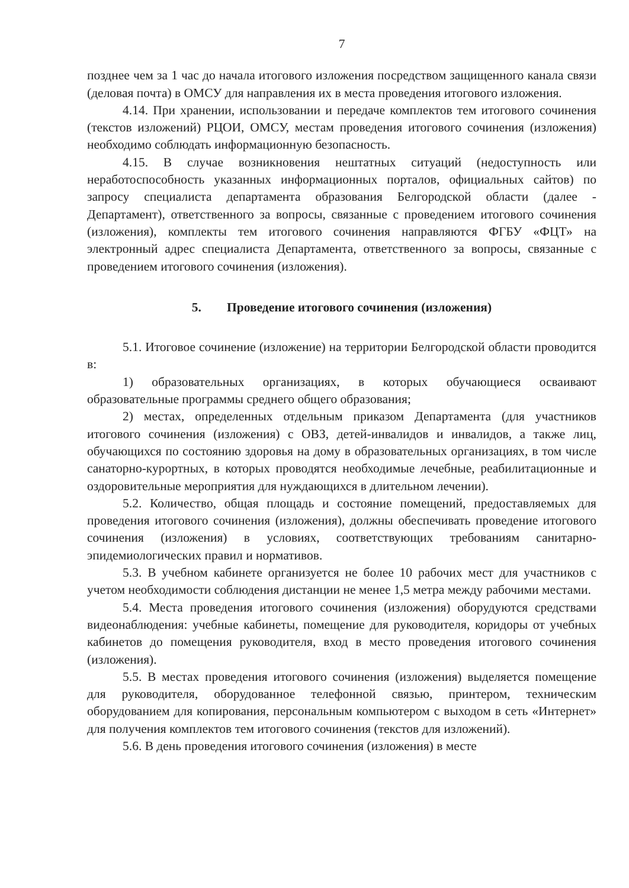7
позднее чем за 1 час до начала итогового изложения посредством защищенного канала связи (деловая почта) в ОМСУ для направления их в места проведения итогового изложения.
4.14. При хранении, использовании и передаче комплектов тем итогового сочинения (текстов изложений) РЦОИ, ОМСУ, местам проведения итогового сочинения (изложения) необходимо соблюдать информационную безопасность.
4.15. В случае возникновения нештатных ситуаций (недоступность или неработоспособность указанных информационных порталов, официальных сайтов) по запросу специалиста департамента образования Белгородской области (далее - Департамент), ответственного за вопросы, связанные с проведением итогового сочинения (изложения), комплекты тем итогового сочинения направляются ФГБУ «ФЦТ» на электронный адрес специалиста Департамента, ответственного за вопросы, связанные с проведением итогового сочинения (изложения).
5. Проведение итогового сочинения (изложения)
5.1. Итоговое сочинение (изложение) на территории Белгородской области проводится в:
1) образовательных организациях, в которых обучающиеся осваивают образовательные программы среднего общего образования;
2) местах, определенных отдельным приказом Департамента (для участников итогового сочинения (изложения) с ОВЗ, детей-инвалидов и инвалидов, а также лиц, обучающихся по состоянию здоровья на дому в образовательных организациях, в том числе санаторно-курортных, в которых проводятся необходимые лечебные, реабилитационные и оздоровительные мероприятия для нуждающихся в длительном лечении).
5.2. Количество, общая площадь и состояние помещений, предоставляемых для проведения итогового сочинения (изложения), должны обеспечивать проведение итогового сочинения (изложения) в условиях, соответствующих требованиям санитарно-эпидемиологических правил и нормативов.
5.3. В учебном кабинете организуется не более 10 рабочих мест для участников с учетом необходимости соблюдения дистанции не менее 1,5 метра между рабочими местами.
5.4. Места проведения итогового сочинения (изложения) оборудуются средствами видеонаблюдения: учебные кабинеты, помещение для руководителя, коридоры от учебных кабинетов до помещения руководителя, вход в место проведения итогового сочинения (изложения).
5.5. В местах проведения итогового сочинения (изложения) выделяется помещение для руководителя, оборудованное телефонной связью, принтером, техническим оборудованием для копирования, персональным компьютером с выходом в сеть «Интернет» для получения комплектов тем итогового сочинения (текстов для изложений).
5.6. В день проведения итогового сочинения (изложения) в месте